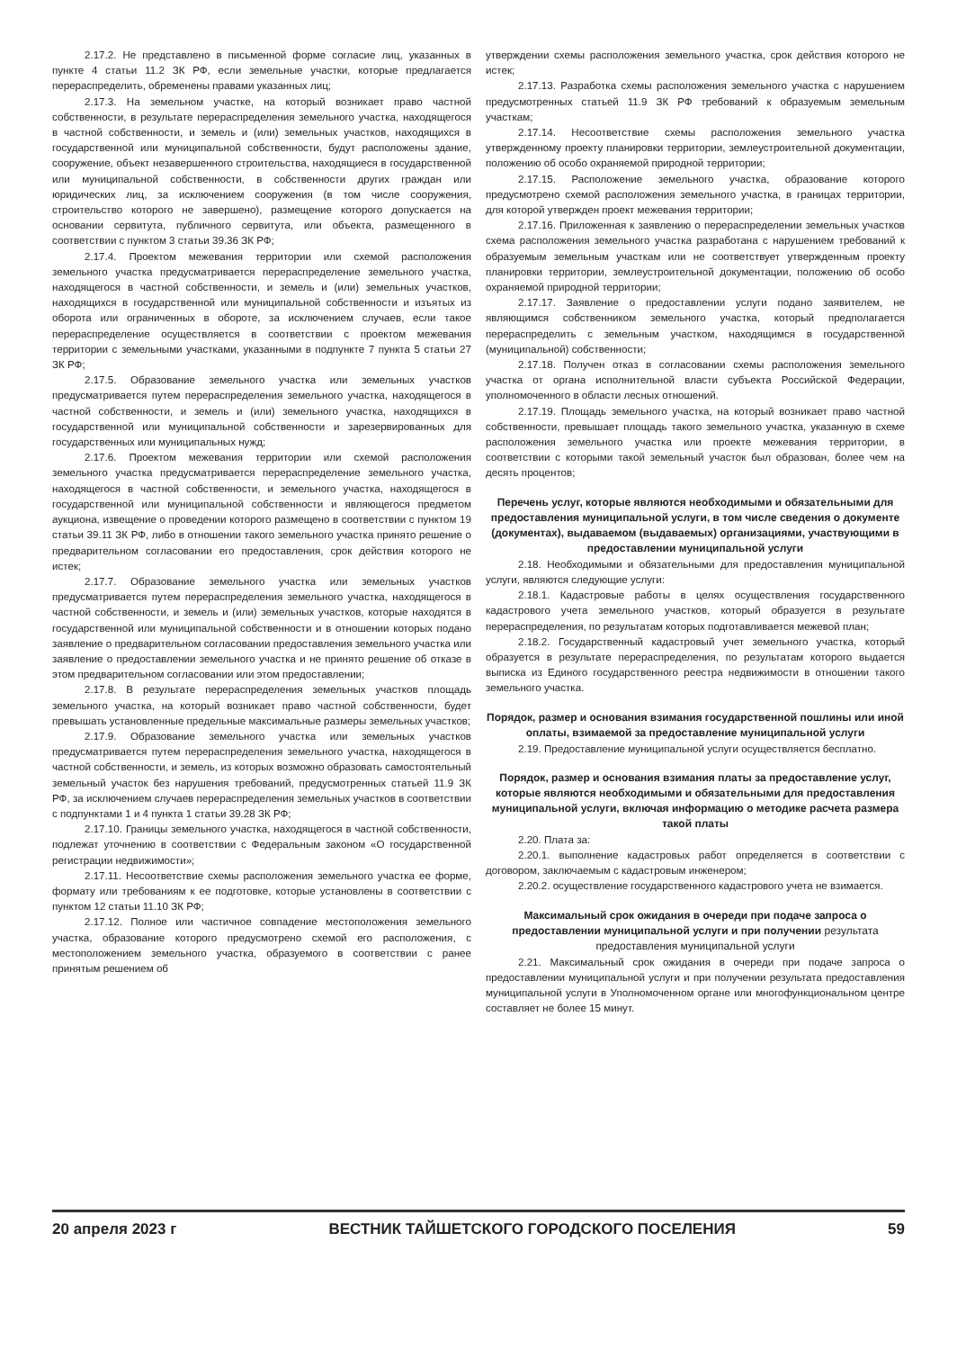2.17.2. Не представлено в письменной форме согласие лиц, указанных в пункте 4 статьи 11.2 ЗК РФ, если земельные участки, которые предлагается перераспределить, обременены правами указанных лиц;
2.17.3. На земельном участке, на который возникает право частной собственности, в результате перераспределения земельного участка, находящегося в частной собственности, и земель и (или) земельных участков, находящихся в государственной или муниципальной собственности, будут расположены здание, сооружение, объект незавершенного строительства, находящиеся в государственной или муниципальной собственности, в собственности других граждан или юридических лиц, за исключением сооружения (в том числе сооружения, строительство которого не завершено), размещение которого допускается на основании сервитута, публичного сервитута, или объекта, размещенного в соответствии с пунктом 3 статьи 39.36 ЗК РФ;
2.17.4. Проектом межевания территории или схемой расположения земельного участка предусматривается перераспределение земельного участка, находящегося в частной собственности, и земель и (или) земельных участков, находящихся в государственной или муниципальной собственности и изъятых из оборота или ограниченных в обороте, за исключением случаев, если такое перераспределение осуществляется в соответствии с проектом межевания территории с земельными участками, указанными в подпункте 7 пункта 5 статьи 27 ЗК РФ;
2.17.5. Образование земельного участка или земельных участков предусматривается путем перераспределения земельного участка, находящегося в частной собственности, и земель и (или) земельного участка, находящихся в государственной или муниципальной собственности и зарезервированных для государственных или муниципальных нужд;
2.17.6. Проектом межевания территории или схемой расположения земельного участка предусматривается перераспределение земельного участка, находящегося в частной собственности, и земельного участка, находящегося в государственной или муниципальной собственности и являющегося предметом аукциона, извещение о проведении которого размещено в соответствии с пунктом 19 статьи 39.11 ЗК РФ, либо в отношении такого земельного участка принято решение о предварительном согласовании его предоставления, срок действия которого не истек;
2.17.7. Образование земельного участка или земельных участков предусматривается путем перераспределения земельного участка, находящегося в частной собственности, и земель и (или) земельных участков, которые находятся в государственной или муниципальной собственности и в отношении которых подано заявление о предварительном согласовании предоставления земельного участка или заявление о предоставлении земельного участка и не принято решение об отказе в этом предварительном согласовании или этом предоставлении;
2.17.8. В результате перераспределения земельных участков площадь земельного участка, на который возникает право частной собственности, будет превышать установленные предельные максимальные размеры земельных участков;
2.17.9. Образование земельного участка или земельных участков предусматривается путем перераспределения земельного участка, находящегося в частной собственности, и земель, из которых возможно образовать самостоятельный земельный участок без нарушения требований, предусмотренных статьей 11.9 ЗК РФ, за исключением случаев перераспределения земельных участков в соответствии с подпунктами 1 и 4 пункта 1 статьи 39.28 ЗК РФ;
2.17.10. Границы земельного участка, находящегося в частной собственности, подлежат уточнению в соответствии с Федеральным законом «О государственной регистрации недвижимости»;
2.17.11. Несоответствие схемы расположения земельного участка ее форме, формату или требованиям к ее подготовке, которые установлены в соответствии с пунктом 12 статьи 11.10 ЗК РФ;
2.17.12. Полное или частичное совпадение местоположения земельного участка, образование которого предусмотрено схемой его расположения, с местоположением земельного участка, образуемого в соответствии с ранее принятым решением об
утверждении схемы расположения земельного участка, срок действия которого не истек;
2.17.13. Разработка схемы расположения земельного участка с нарушением предусмотренных статьей 11.9 ЗК РФ требований к образуемым земельным участкам;
2.17.14. Несоответствие схемы расположения земельного участка утвержденному проекту планировки территории, землеустроительной документации, положению об особо охраняемой природной территории;
2.17.15. Расположение земельного участка, образование которого предусмотрено схемой расположения земельного участка, в границах территории, для которой утвержден проект межевания территории;
2.17.16. Приложенная к заявлению о перераспределении земельных участков схема расположения земельного участка разработана с нарушением требований к образуемым земельным участкам или не соответствует утвержденным проекту планировки территории, землеустроительной документации, положению об особо охраняемой природной территории;
2.17.17. Заявление о предоставлении услуги подано заявителем, не являющимся собственником земельного участка, который предполагается перераспределить с земельным участком, находящимся в государственной (муниципальной) собственности;
2.17.18. Получен отказ в согласовании схемы расположения земельного участка от органа исполнительной власти субъекта Российской Федерации, уполномоченного в области лесных отношений.
2.17.19. Площадь земельного участка, на который возникает право частной собственности, превышает площадь такого земельного участка, указанную в схеме расположения земельного участка или проекте межевания территории, в соответствии с которыми такой земельный участок был образован, более чем на десять процентов;
Перечень услуг, которые являются необходимыми и обязательными для предоставления муниципальной услуги, в том числе сведения о документе (документах), выдаваемом (выдаваемых) организациями, участвующими в предоставлении муниципальной услуги
2.18. Необходимыми и обязательными для предоставления муниципальной услуги, являются следующие услуги:
2.18.1. Кадастровые работы в целях осуществления государственного кадастрового учета земельного участков, который образуется в результате перераспределения, по результатам которых подготавливается межевой план;
2.18.2. Государственный кадастровый учет земельного участка, который образуется в результате перераспределения, по результатам которого выдается выписка из Единого государственного реестра недвижимости в отношении такого земельного участка.
Порядок, размер и основания взимания государственной пошлины или иной оплаты, взимаемой за предоставление муниципальной услуги
2.19. Предоставление муниципальной услуги осуществляется бесплатно.
Порядок, размер и основания взимания платы за предоставление услуг, которые являются необходимыми и обязательными для предоставления муниципальной услуги, включая информацию о методике расчета размера такой платы
2.20. Плата за:
2.20.1. выполнение кадастровых работ определяется в соответствии с договором, заключаемым с кадастровым инженером;
2.20.2. осуществление государственного кадастрового учета не взимается.
Максимальный срок ожидания в очереди при подаче запроса о предоставлении муниципальной услуги и при получении результата предоставления муниципальной услуги
2.21. Максимальный срок ожидания в очереди при подаче запроса о предоставлении муниципальной услуги и при получении результата предоставления муниципальной услуги в Уполномоченном органе или многофункциональном центре составляет не более 15 минут.
20 апреля 2023 г ВЕСТНИК ТАЙШЕТСКОГО ГОРОДСКОГО ПОСЕЛЕНИЯ 59